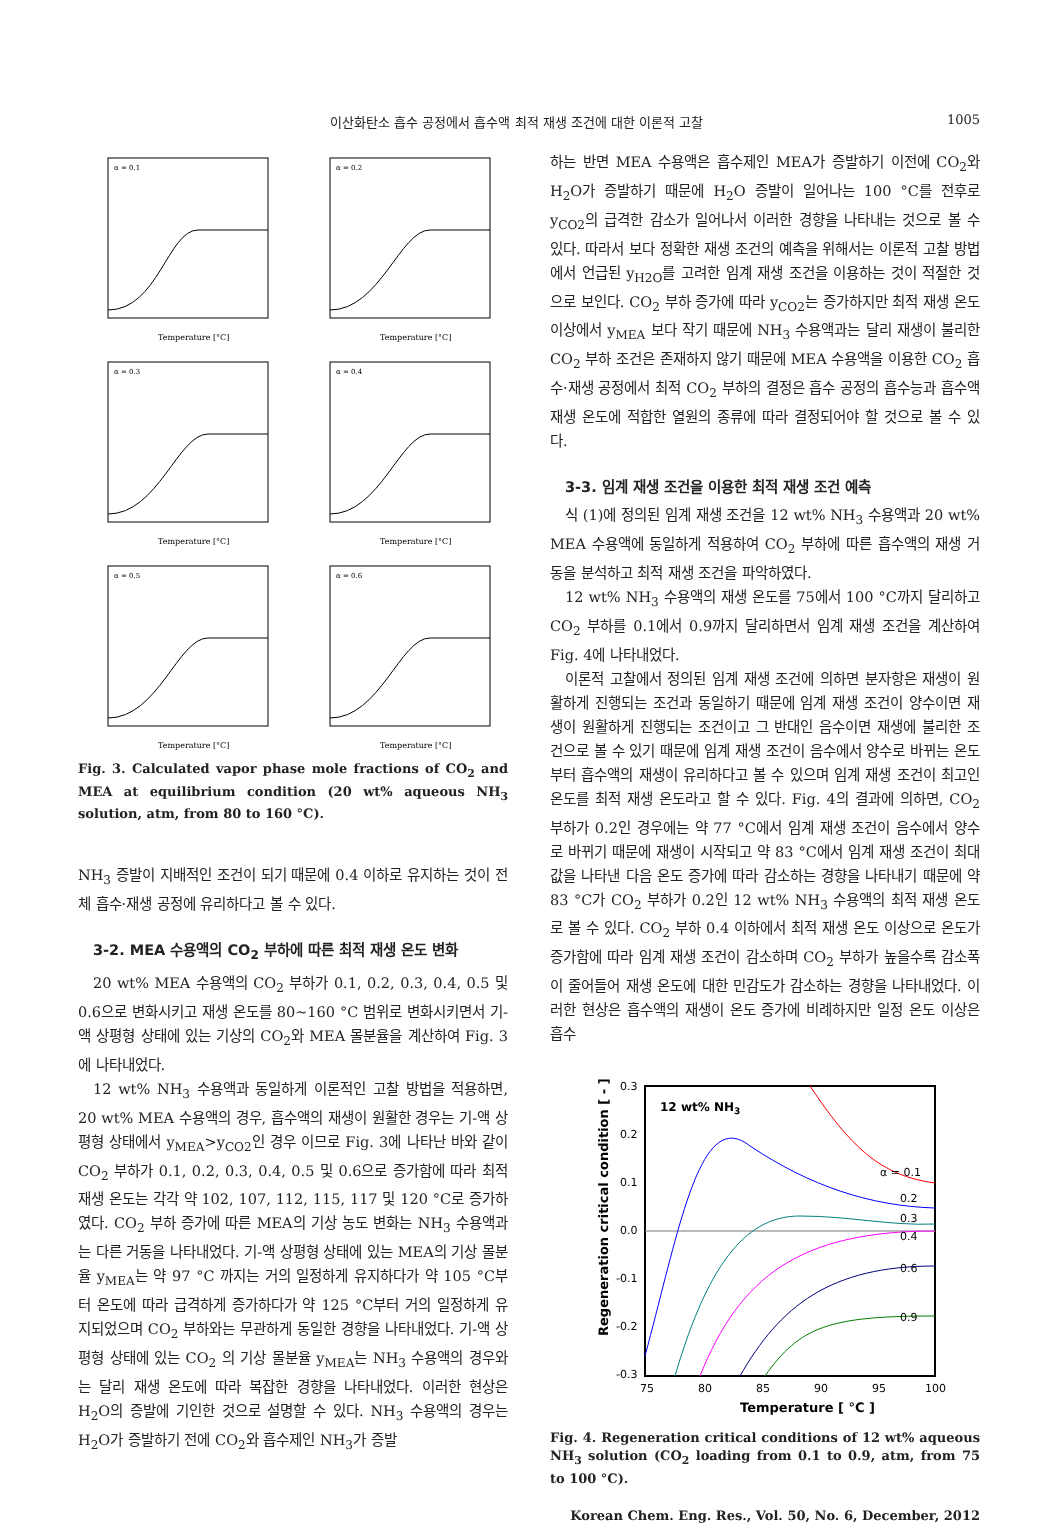이산화탄소 흡수 공정에서 흡수액 최적 재생 조건에 대한 이론적 고찰 1005
α = 0.1
Temperature [°C]
α = 0.2
Temperature [°C]
α = 0.3
Temperature [°C]
α = 0.4
Temperature [°C]
α = 0.5
Temperature [°C]
α = 0.6
Temperature [°C]
Fig. 3. Calculated vapor phase mole fractions of CO<sub>2</sub> and MEA at equilibrium condition (20 wt% aqueous NH<sub>3</sub> solution, atm, from 80 to 160 °C).
NH<sub>3</sub> 증발이 지배적인 조건이 되기 때문에 0.4 이하로 유지하는 것이 전체 흡수·재생 공정에 유리하다고 볼 수 있다.
3-2. MEA 수용액의 CO<sub>2</sub> 부하에 따른 최적 재생 온도 변화
20 wt% MEA 수용액의 CO<sub>2</sub> 부하가 0.1, 0.2, 0.3, 0.4, 0.5 및 0.6으로 변화시키고 재생 온도를 80~160 °C 범위로 변화시키면서 기-액 상평형 상태에 있는 기상의 CO<sub>2</sub>와 MEA 몰분율을 계산하여 Fig. 3에 나타내었다.
12 wt% NH<sub>3</sub> 수용액과 동일하게 이론적인 고찰 방법을 적용하면, 20 wt% MEA 수용액의 경우, 흡수액의 재생이 원활한 경우는 기-액 상평형 상태에서 y<sub>MEA</sub>>y<sub>CO2</sub>인 경우 이므로 Fig. 3에 나타난 바와 같이 CO<sub>2</sub> 부하가 0.1, 0.2, 0.3, 0.4, 0.5 및 0.6으로 증가함에 따라 최적 재생 온도는 각각 약 102, 107, 112, 115, 117 및 120 °C로 증가하였다. CO<sub>2</sub> 부하 증가에 따른 MEA의 기상 농도 변화는 NH<sub>3</sub> 수용액과는 다른 거동을 나타내었다. 기-액 상평형 상태에 있는 MEA의 기상 몰분율 y<sub>MEA</sub>는 약 97 °C 까지는 거의 일정하게 유지하다가 약 105 °C부터 온도에 따라 급격하게 증가하다가 약 125 °C부터 거의 일정하게 유지되었으며 CO<sub>2</sub> 부하와는 무관하게 동일한 경향을 나타내었다. 기-액 상평형 상태에 있는 CO<sub>2</sub> 의 기상 몰분율 y<sub>MEA</sub>는 NH<sub>3</sub> 수용액의 경우와는 달리 재생 온도에 따라 복잡한 경향을 나타내었다. 이러한 현상은 H<sub>2</sub>O의 증발에 기인한 것으로 설명할 수 있다. NH<sub>3</sub> 수용액의 경우는 H<sub>2</sub>O가 증발하기 전에 CO<sub>2</sub>와 흡수제인 NH<sub>3</sub>가 증발
하는 반면 MEA 수용액은 흡수제인 MEA가 증발하기 이전에 CO<sub>2</sub>와 H<sub>2</sub>O가 증발하기 때문에 H<sub>2</sub>O 증발이 일어나는 100 °C를 전후로 y<sub>CO2</sub>의 급격한 감소가 일어나서 이러한 경향을 나타내는 것으로 볼 수 있다. 따라서 보다 정확한 재생 조건의 예측을 위해서는 이론적 고찰 방법에서 언급된 y<sub>H2O</sub>를 고려한 임계 재생 조건을 이용하는 것이 적절한 것으로 보인다. CO<sub>2</sub> 부하 증가에 따라 y<sub>CO2</sub>는 증가하지만 최적 재생 온도 이상에서 y<sub>MEA</sub> 보다 작기 때문에 NH<sub>3</sub> 수용액과는 달리 재생이 불리한 CO<sub>2</sub> 부하 조건은 존재하지 않기 때문에 MEA 수용액을 이용한 CO<sub>2</sub> 흡수·재생 공정에서 최적 CO<sub>2</sub> 부하의 결정은 흡수 공정의 흡수능과 흡수액 재생 온도에 적합한 열원의 종류에 따라 결정되어야 할 것으로 볼 수 있다.
3-3. 임계 재생 조건을 이용한 최적 재생 조건 예측
식 (1)에 정의된 임계 재생 조건을 12 wt% NH<sub>3</sub> 수용액과 20 wt% MEA 수용액에 동일하게 적용하여 CO<sub>2</sub> 부하에 따른 흡수액의 재생 거동을 분석하고 최적 재생 조건을 파악하였다.
12 wt% NH<sub>3</sub> 수용액의 재생 온도를 75에서 100 °C까지 달리하고 CO<sub>2</sub> 부하를 0.1에서 0.9까지 달리하면서 임계 재생 조건을 계산하여 Fig. 4에 나타내었다.
이론적 고찰에서 정의된 임계 재생 조건에 의하면 분자항은 재생이 원활하게 진행되는 조건과 동일하기 때문에 임계 재생 조건이 양수이면 재생이 원활하게 진행되는 조건이고 그 반대인 음수이면 재생에 불리한 조건으로 볼 수 있기 때문에 임계 재생 조건이 음수에서 양수로 바뀌는 온도부터 흡수액의 재생이 유리하다고 볼 수 있으며 임계 재생 조건이 최고인 온도를 최적 재생 온도라고 할 수 있다. Fig. 4의 결과에 의하면, CO<sub>2</sub> 부하가 0.2인 경우에는 약 77 °C에서 임계 재생 조건이 음수에서 양수로 바뀌기 때문에 재생이 시작되고 약 83 °C에서 임계 재생 조건이 최대값을 나타낸 다음 온도 증가에 따라 감소하는 경향을 나타내기 때문에 약 83 °C가 CO<sub>2</sub> 부하가 0.2인 12 wt% NH<sub>3</sub> 수용액의 최적 재생 온도로 볼 수 있다. CO<sub>2</sub> 부하 0.4 이하에서 최적 재생 온도 이상으로 온도가 증가함에 따라 임계 재생 조건이 감소하며 CO<sub>2</sub> 부하가 높을수록 감소폭이 줄어들어 재생 온도에 대한 민감도가 감소하는 경향을 나타내었다. 이러한 현상은 흡수액의 재생이 온도 증가에 비례하지만 일정 온도 이상은 흡수
12 wt% NH3
α = 0.1
0.2
0.3
0.4
0.6
0.9
0.3
0.2
0.1
0.0
-0.1
-0.2
-0.3
75
80
85
90
95
100
Temperature [ °C ]
Regeneration critical condition [ - ]
Fig. 4. Regeneration critical conditions of 12 wt% aqueous NH<sub>3</sub> solution (CO<sub>2</sub> loading from 0.1 to 0.9, atm, from 75 to 100 °C).
Korean Chem. Eng. Res., Vol. 50, No. 6, December, 2012